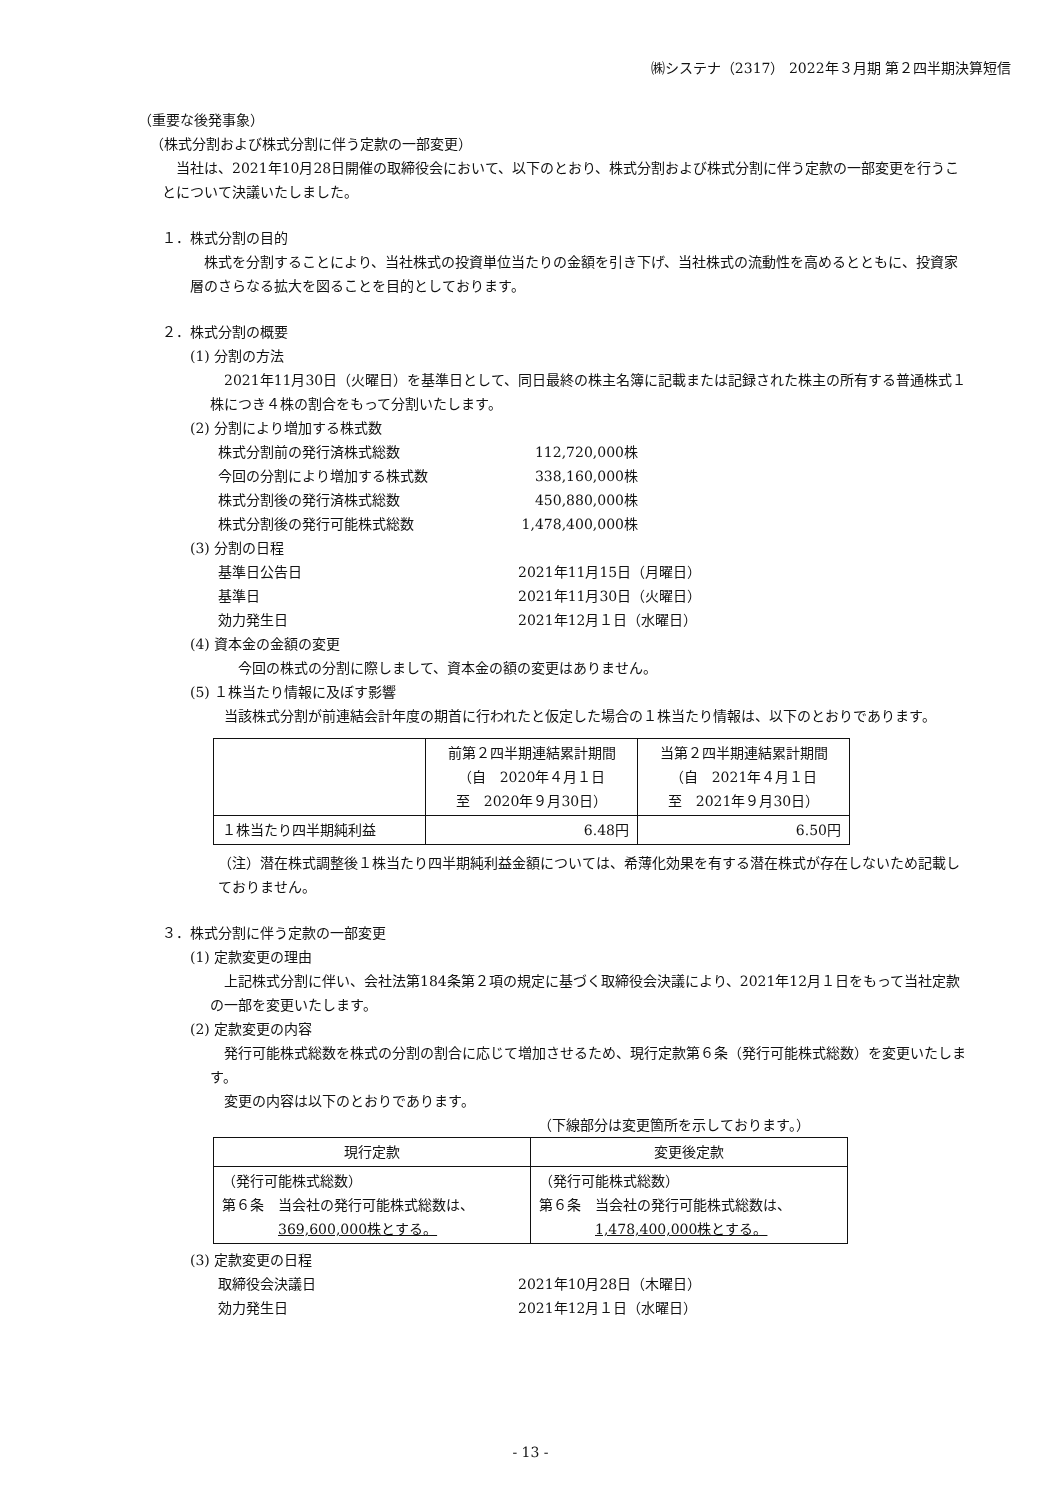㈱システナ（2317） 2022年３月期 第２四半期決算短信
（重要な後発事象）
（株式分割および株式分割に伴う定款の一部変更）
　当社は、2021年10月28日開催の取締役会において、以下のとおり、株式分割および株式分割に伴う定款の一部変更を行うことについて決議いたしました。
１．株式分割の目的
　株式を分割することにより、当社株式の投資単位当たりの金額を引き下げ、当社株式の流動性を高めるとともに、投資家層のさらなる拡大を図ることを目的としております。
２．株式分割の概要
(1) 分割の方法
　2021年11月30日（火曜日）を基準日として、同日最終の株主名簿に記載または記録された株主の所有する普通株式１株につき４株の割合をもって分割いたします。
(2) 分割により増加する株式数
株式分割前の発行済株式総数 112,720,000株
今回の分割により増加する株式数 338,160,000株
株式分割後の発行済株式総数 450,880,000株
株式分割後の発行可能株式総数 1,478,400,000株
(3) 分割の日程
基準日公告日 2021年11月15日（月曜日）
基準日 2021年11月30日（火曜日）
効力発生日 2021年12月１日（水曜日）
(4) 資本金の金額の変更
　　今回の株式の分割に際しまして、資本金の額の変更はありません。
(5) １株当たり情報に及ぼす影響
　当該株式分割が前連結会計年度の期首に行われたと仮定した場合の１株当たり情報は、以下のとおりであります。
| | 前第２四半期連結累計期間 （自 2020年４月１日 至 2020年９月30日） | 当第２四半期連結累計期間 （自 2021年４月１日 至 2021年９月30日） |
| --- | --- | --- |
| １株当たり四半期純利益 | 6.48円 | 6.50円 |
（注）潜在株式調整後１株当たり四半期純利益金額については、希薄化効果を有する潜在株式が存在しないため記載しておりません。
３．株式分割に伴う定款の一部変更
(1) 定款変更の理由
　上記株式分割に伴い、会社法第184条第２項の規定に基づく取締役会決議により、2021年12月１日をもって当社定款の一部を変更いたします。
(2) 定款変更の内容
　発行可能株式総数を株式の分割の割合に応じて増加させるため、現行定款第６条（発行可能株式総数）を変更いたします。
　変更の内容は以下のとおりであります。
（下線部分は変更箇所を示しております。）
| 現行定款 | 変更後定款 |
| --- | --- |
| （発行可能株式総数） 第６条 当会社の発行可能株式総数は、 369,600,000株とする。 | （発行可能株式総数） 第６条 当会社の発行可能株式総数は、 1,478,400,000株とする。 |
(3) 定款変更の日程
取締役会決議日 2021年10月28日（木曜日）
効力発生日 2021年12月１日（水曜日）
- 13 -